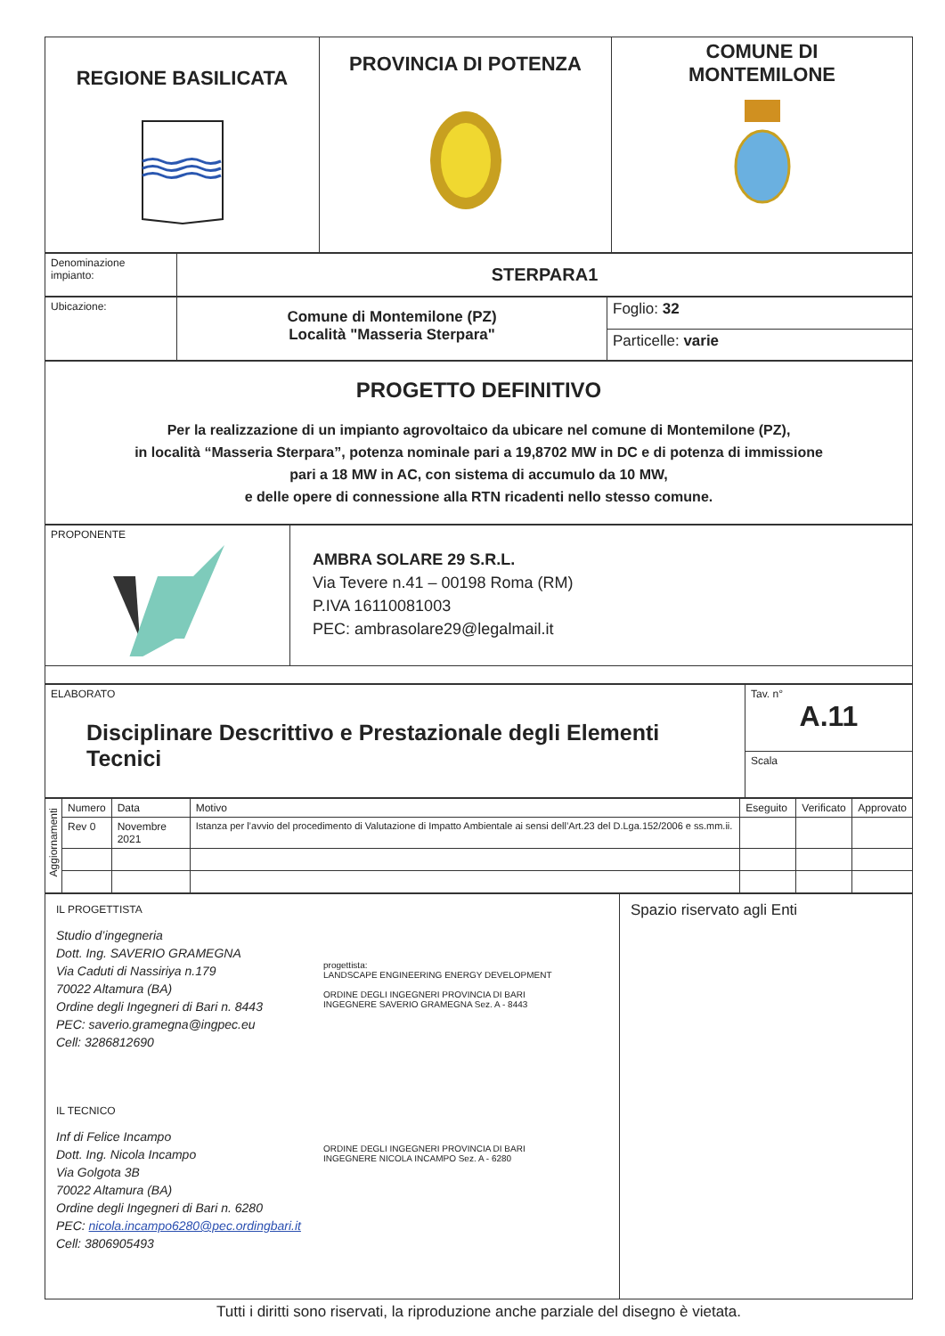| REGIONE BASILICATA | PROVINCIA DI POTENZA | COMUNE DI MONTEMILONE |
| Denominazione impianto: | STERPARA1 |
| Ubicazione: | Comune di Montemilone (PZ) Località "Masseria Sterpara" | Foglio: 32 |
| | | Particelle: varie |
| PROGETTO DEFINITIVO Per la realizzazione di un impianto agrovoltaico da ubicare nel comune di Montemilone (PZ), in località “Masseria Sterpara”, potenza nominale pari a 19,8702 MW in DC e di potenza di immissione pari a 18 MW in AC, con sistema di accumulo da 10 MW, e delle opere di connessione alla RTN ricadenti nello stesso comune. |
| PROPONENTE | AMBRA SOLARE 29 S.R.L. Via Tevere n.41 – 00198 Roma (RM) P.IVA 16110081003 PEC: ambrasolare29@legalmail.it |
| ELABORATO Disciplinare Descrittivo e Prestazionale degli Elementi Tecnici | Tav. n° A.11 |
| | Scala |
| Aggiornamenti | Numero | Data | Motivo | Eseguito | Verificato | Approvato |
| | Rev 0 | Novembre 2021 | Istanza per l’avvio del procedimento di Valutazione di Impatto Ambientale ai sensi dell’Art.23 del D.Lga.152/2006 e ss.mm.ii. | | | |
| IL PROGETTISTA Studio d’ingegneria Dott. Ing. SAVERIO GRAMEGNA Via Caduti di Nassiriya n.179 70022 Altamura (BA) Ordine degli Ingegneri di Bari n. 8443 PEC: saverio.gramegna@ingpec.eu Cell: 3286812690 progettista: LANDSCAPE ENGINEERING ENERGY DEVELOPMENT ORDINE DEGLI INGEGNERI PROVINCIA DI BARI INGEGNERE SAVERIO GRAMEGNA Sez. A - 8443 IL TECNICO Inf di Felice Incampo Dott. Ing. Nicola Incampo Via Golgota 3B 70022 Altamura (BA) Ordine degli Ingegneri di Bari n. 6280 PEC: nicola.incampo6280@pec.ordingbari.it Cell: 3806905493 ORDINE DEGLI INGEGNERI PROVINCIA DI BARI INGEGNERE NICOLA INCAMPO Sez. A - 6280 | Spazio riservato agli Enti |
Tutti i diritti sono riservati, la riproduzione anche parziale del disegno è vietata.